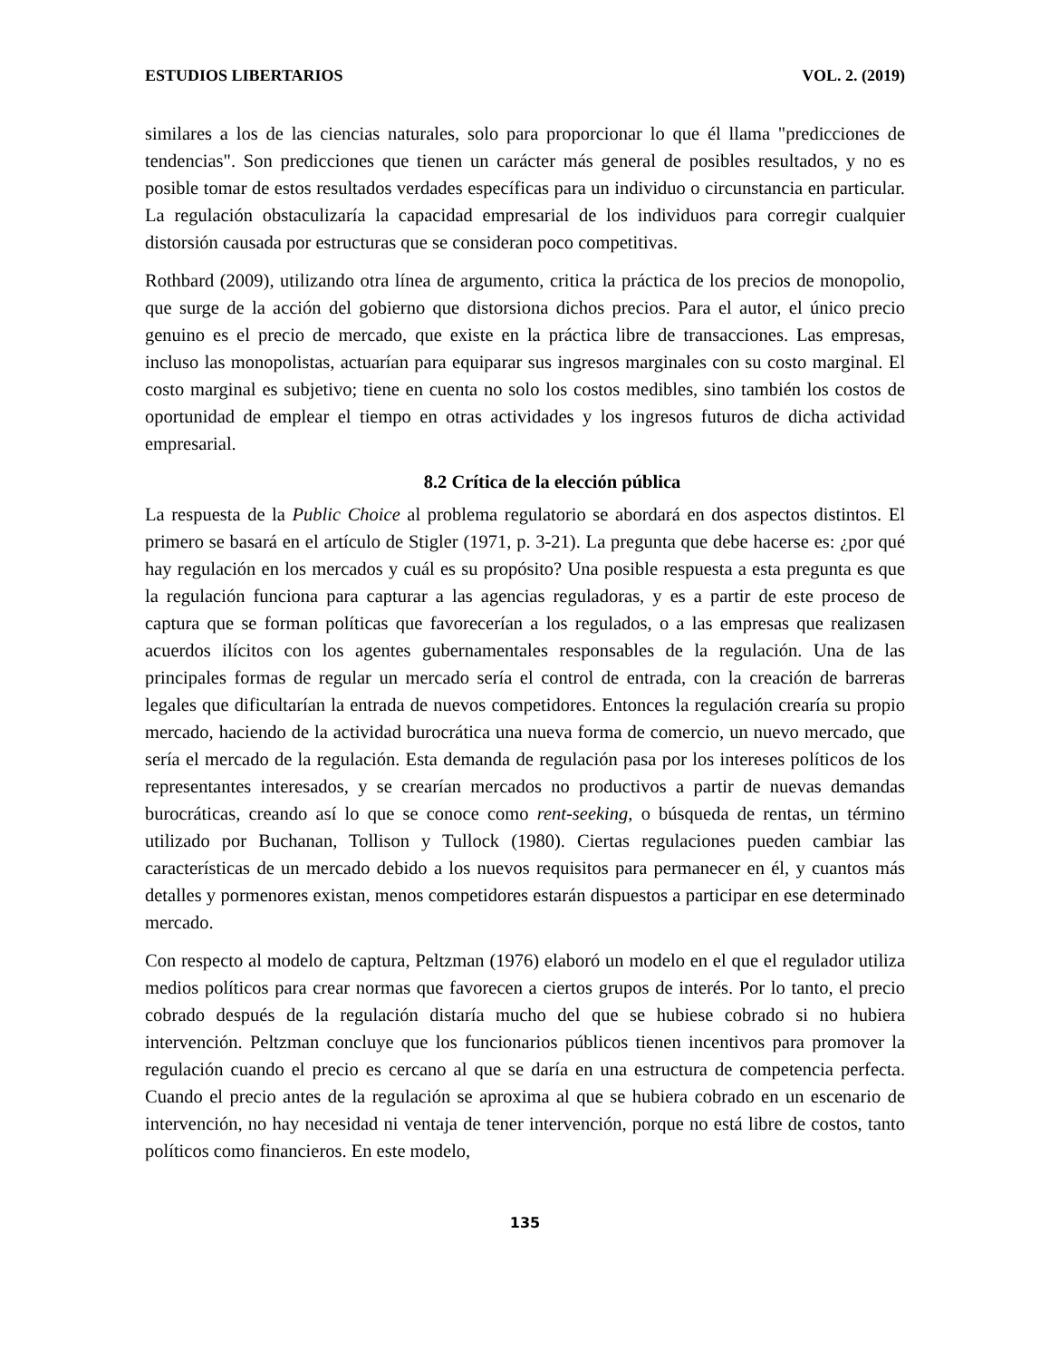ESTUDIOS LIBERTARIOS VOL. 2. (2019)
similares a los de las ciencias naturales, solo para proporcionar lo que él llama "predicciones de tendencias". Son predicciones que tienen un carácter más general de posibles resultados, y no es posible tomar de estos resultados verdades específicas para un individuo o circunstancia en particular. La regulación obstaculizaría la capacidad empresarial de los individuos para corregir cualquier distorsión causada por estructuras que se consideran poco competitivas.
Rothbard (2009), utilizando otra línea de argumento, critica la práctica de los precios de monopolio, que surge de la acción del gobierno que distorsiona dichos precios. Para el autor, el único precio genuino es el precio de mercado, que existe en la práctica libre de transacciones. Las empresas, incluso las monopolistas, actuarían para equiparar sus ingresos marginales con su costo marginal. El costo marginal es subjetivo; tiene en cuenta no solo los costos medibles, sino también los costos de oportunidad de emplear el tiempo en otras actividades y los ingresos futuros de dicha actividad empresarial.
8.2 Crítica de la elección pública
La respuesta de la Public Choice al problema regulatorio se abordará en dos aspectos distintos. El primero se basará en el artículo de Stigler (1971, p. 3-21). La pregunta que debe hacerse es: ¿por qué hay regulación en los mercados y cuál es su propósito? Una posible respuesta a esta pregunta es que la regulación funciona para capturar a las agencias reguladoras, y es a partir de este proceso de captura que se forman políticas que favorecerían a los regulados, o a las empresas que realizasen acuerdos ilícitos con los agentes gubernamentales responsables de la regulación. Una de las principales formas de regular un mercado sería el control de entrada, con la creación de barreras legales que dificultarían la entrada de nuevos competidores. Entonces la regulación crearía su propio mercado, haciendo de la actividad burocrática una nueva forma de comercio, un nuevo mercado, que sería el mercado de la regulación. Esta demanda de regulación pasa por los intereses políticos de los representantes interesados, y se crearían mercados no productivos a partir de nuevas demandas burocráticas, creando así lo que se conoce como rent-seeking, o búsqueda de rentas, un término utilizado por Buchanan, Tollison y Tullock (1980). Ciertas regulaciones pueden cambiar las características de un mercado debido a los nuevos requisitos para permanecer en él, y cuantos más detalles y pormenores existan, menos competidores estarán dispuestos a participar en ese determinado mercado.
Con respecto al modelo de captura, Peltzman (1976) elaboró un modelo en el que el regulador utiliza medios políticos para crear normas que favorecen a ciertos grupos de interés. Por lo tanto, el precio cobrado después de la regulación distaría mucho del que se hubiese cobrado si no hubiera intervención. Peltzman concluye que los funcionarios públicos tienen incentivos para promover la regulación cuando el precio es cercano al que se daría en una estructura de competencia perfecta. Cuando el precio antes de la regulación se aproxima al que se hubiera cobrado en un escenario de intervención, no hay necesidad ni ventaja de tener intervención, porque no está libre de costos, tanto políticos como financieros. En este modelo,
135